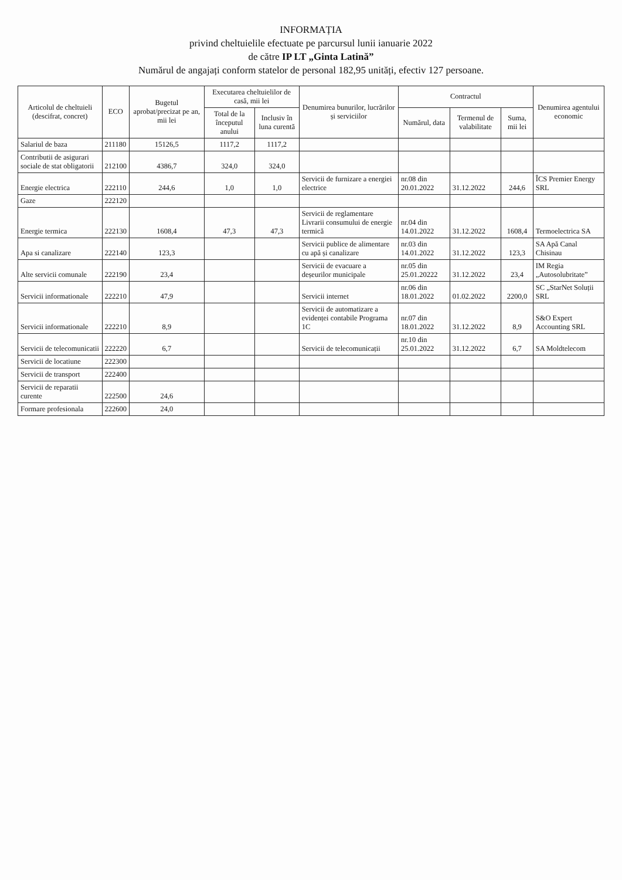INFORMAȚIA
privind cheltuielile efectuate pe parcursul lunii ianuarie 2022
de către IP LT „Ginta Latină”
Numărul de angajați conform statelor de personal 182,95 unități, efectiv 127 persoane.
| Articolul de cheltuieli (descifrat, concret) | ECO | Bugetul aprobat/precizat pe an, mii lei | Executarea cheltuielilor de casă, mii lei | | Denumirea bunurilor, lucrărilor și serviciilor | Contractul | | | Denumirea agentului economic |
| --- | --- | --- | --- | --- | --- | --- | --- | --- | --- |
| | | | Total de la începutul anului | Inclusiv în luna curentă | | Numărul, data | Termenul de valabilitate | Suma, mii lei | |
| Salariul de baza | 211180 | 15126,5 | 1117,2 | 1117,2 | | | | | |
| Contributii de asigurari sociale de stat obligatorii | 212100 | 4386,7 | 324,0 | 324,0 | | | | | |
| Energie electrica | 222110 | 244,6 | 1,0 | 1,0 | Servicii de furnizare a energiei electrice | nr.08 din 20.01.2022 | 31.12.2022 | 244,6 | ÎCS Premier Energy SRL |
| Gaze | 222120 | | | | | | | | |
| Energie termica | 222130 | 1608,4 | 47,3 | 47,3 | Servicii de reglamentare Livrarii consumului de energie termică | nr.04 din 14.01.2022 | 31.12.2022 | 1608,4 | Termoelectrica SA |
| Apa si canalizare | 222140 | 123,3 | | | Servicii publice de alimentare cu apă și canalizare | nr.03 din 14.01.2022 | 31.12.2022 | 123,3 | SA Apă Canal Chisinau |
| Alte servicii comunale | 222190 | 23,4 | | | Servicii de evacuare a deșeurilor municipale | nr.05 din 25.01.20222 | 31.12.2022 | 23,4 | IM Regia „Autosolubritate” |
| Servicii informationale | 222210 | 47,9 | | | Servicii internet | nr.06 din 18.01.2022 | 01.02.2022 | 2200,0 | SC „StarNet Soluții SRL |
| Servicii informationale | 222210 | 8,9 | | | Servicii de automatizare a evidenței contabile Programa 1C | nr.07 din 18.01.2022 | 31.12.2022 | 8,9 | S&O Expert Accounting SRL |
| Servicii de telecomunicatii | 222220 | 6,7 | | | Servicii de telecomunicații | nr.10 din 25.01.2022 | 31.12.2022 | 6,7 | SA Moldtelecom |
| Servicii de locatiune | 222300 | | | | | | | | |
| Servicii de transport | 222400 | | | | | | | | |
| Servicii de reparatii curente | 222500 | 24,6 | | | | | | | |
| Formare profesionala | 222600 | 24,0 | | | | | | | |